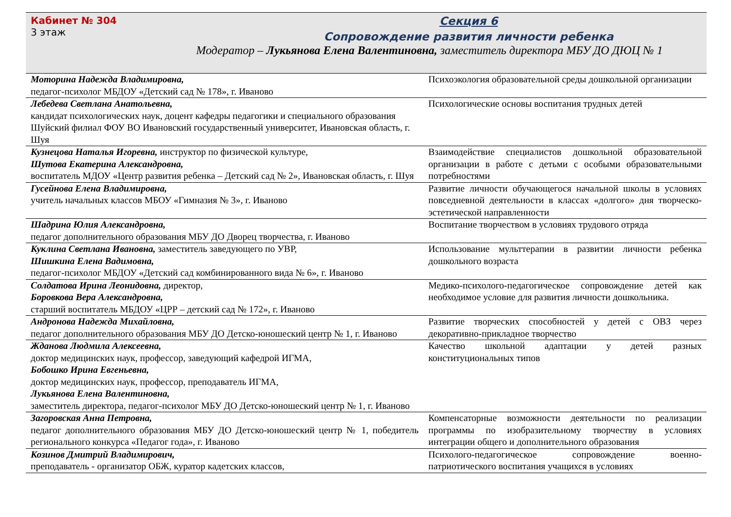Кабинет № 304
3 этаж
Секция 6
Сопровождение развития личности ребенка
Модератор – Лукьянова Елена Валентиновна, заместитель директора МБУ ДО ДЮЦ № 1
| Моторина Надежда Владимировна, педагог-психолог МБДОУ «Детский сад № 178», г. Иваново | Психоэкология образовательной среды дошкольной организации |
| Лебедева Светлана Анатольевна, кандидат психологических наук, доцент кафедры педагогики и специального образования Шуйский филиал ФОУ ВО Ивановский государственный университет, Ивановская область, г. Шуя | Психологические основы воспитания трудных детей |
| Кузнецова Наталья Игоревна, инструктор по физической культуре, Шутова Екатерина Александровна, воспитатель МДОУ «Центр развития ребенка – Детский сад № 2», Ивановская область, г. Шуя | Взаимодействие специалистов дошкольной образовательной организации в работе с детьми с особыми образовательными потребностями |
| Гусейнова Елена Владимировна, учитель начальных классов МБОУ «Гимназия № 3», г. Иваново | Развитие личности обучающегося начальной школы в условиях повседневной деятельности в классах «долгого» дня творческо-эстетической направленности |
| Шадрина Юлия Александровна, педагог дополнительного образования МБУ ДО Дворец творчества, г. Иваново | Воспитание творчеством в условиях трудового отряда |
| Куклина Светлана Ивановна, заместитель заведующего по УВР, Шишкина Елена Вадимовна, педагог-психолог МБДОУ «Детский сад комбинированного вида № 6», г. Иваново | Использование мульттерапии в развитии личности ребенка дошкольного возраста |
| Солдатова Ирина Леонидовна, директор, Боровкова Вера Александровна, старший воспитатель МБДОУ «ЦРР – детский сад № 172», г. Иваново | Медико-психолого-педагогическое сопровождение детей как необходимое условие для развития личности дошкольника. |
| Андронова Надежда Михайловна, педагог дополнительного образования МБУ ДО Детско-юношеский центр № 1, г. Иваново | Развитие творческих способностей у детей с ОВЗ через декоративно-прикладное творчество |
| Жданова Людмила Алексеевна, доктор медицинских наук, профессор, заведующий кафедрой ИГМА, Бобошко Ирина Евгеньевна, доктор медицинских наук, профессор, преподаватель ИГМА, Лукьянова Елена Валентиновна, заместитель директора, педагог-психолог МБУ ДО Детско-юношеский центр № 1, г. Иваново | Качество школьной адаптации у детей разных конституциональных типов |
| Загоровская Анна Петровна, педагог дополнительного образования МБУ ДО Детско-юношеский центр № 1, победитель регионального конкурса «Педагог года», г. Иваново | Компенсаторные возможности деятельности по реализации программы по изобразительному творчеству в условиях интеграции общего и дополнительного образования |
| Козинов Дмитрий Владимирович, преподаватель - организатор ОБЖ, куратор кадетских классов, | Психолого-педагогическое сопровождение военно-патриотического воспитания учащихся в условиях |